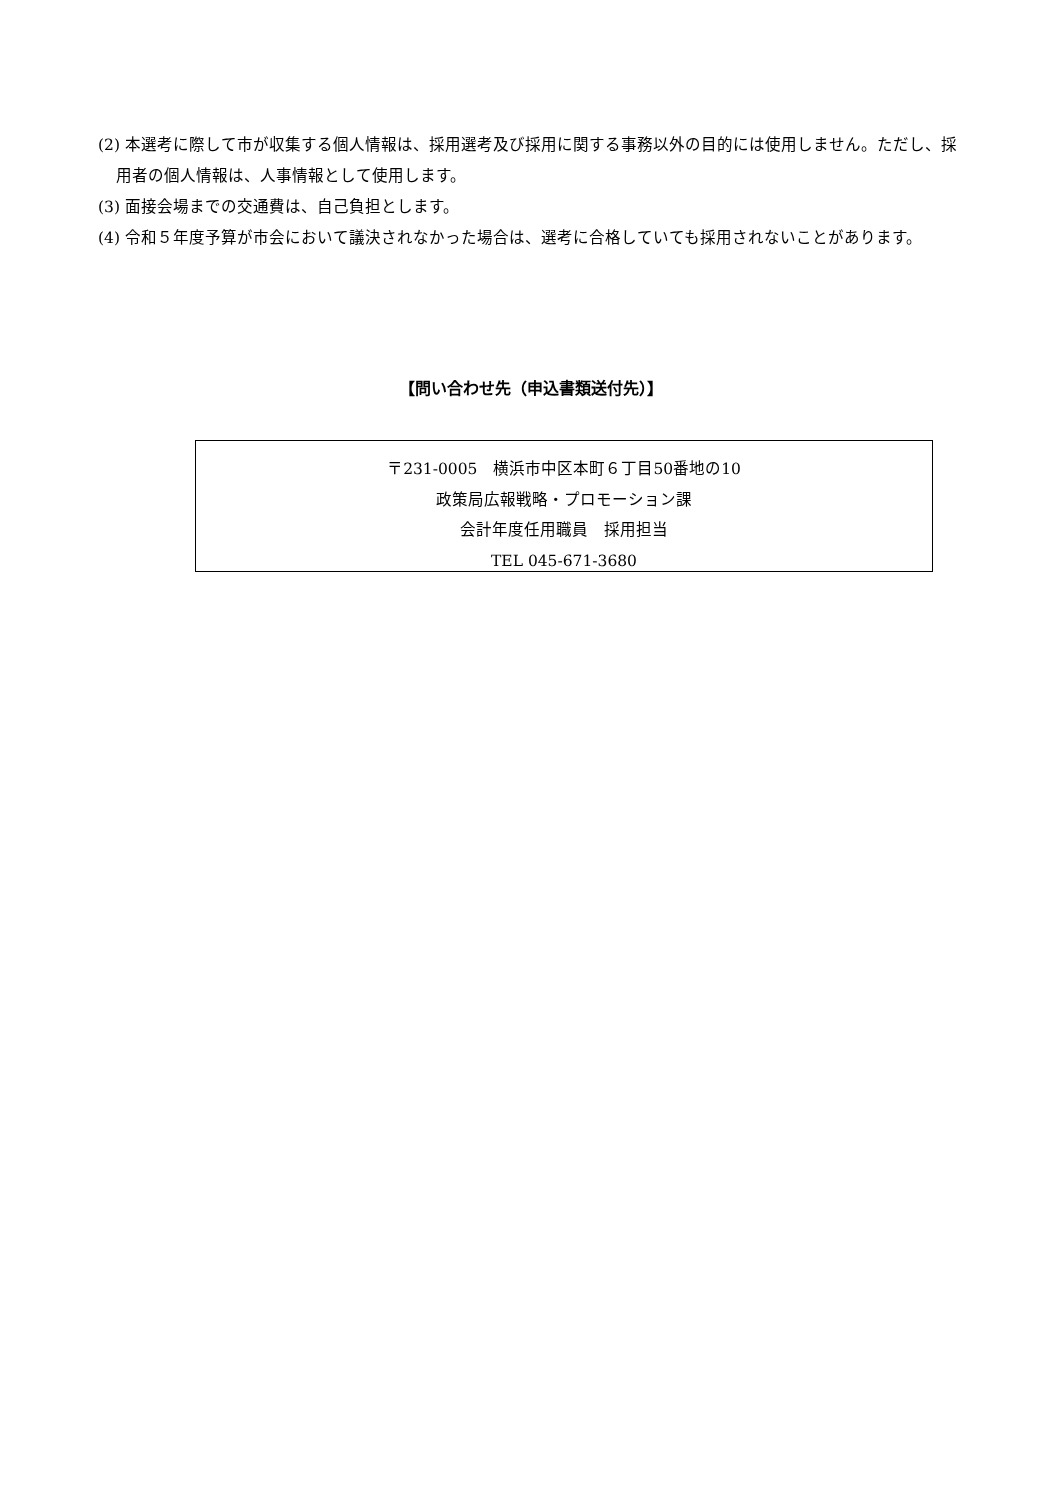(2) 本選考に際して市が収集する個人情報は、採用選考及び採用に関する事務以外の目的には使用しません。ただし、採用者の個人情報は、人事情報として使用します。
(3) 面接会場までの交通費は、自己負担とします。
(4) 令和５年度予算が市会において議決されなかった場合は、選考に合格していても採用されないことがあります。
【問い合わせ先（申込書類送付先）】
〒231-0005　横浜市中区本町６丁目50番地の10
政策局広報戦略・プロモーション課
会計年度任用職員　採用担当
TEL 045-671-3680